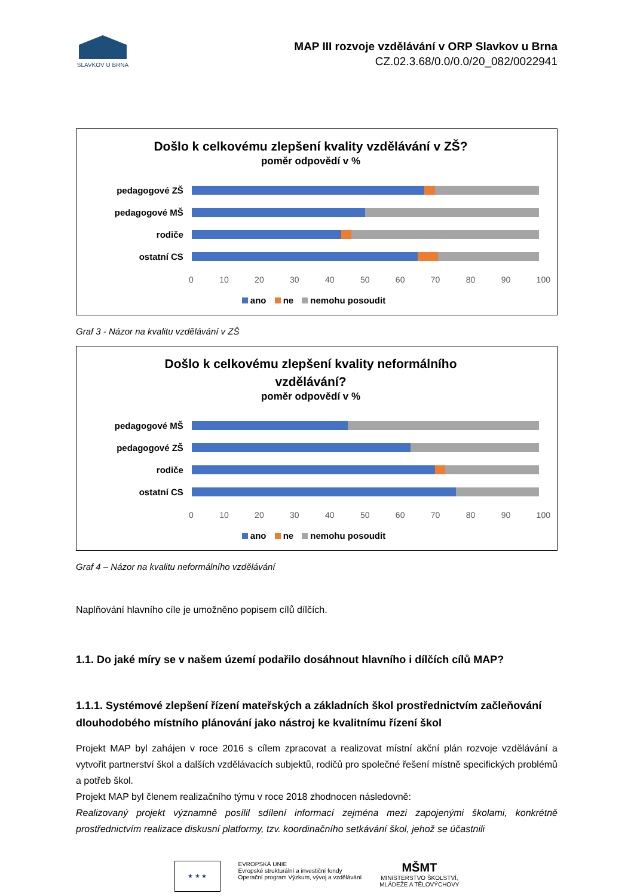SLAVKOV U BRNA
MAP III rozvoje vzdělávání v ORP Slavkov u Brna
CZ.02.3.68/0.0/0.0/20_082/0022941
Došlo k celkovému zlepšení kvality vzdělávání v ZŠ?
poměr odpovědí v %
pedagogové ZŠ
pedagogové MŠ
rodiče
ostatní CS
0 10 20 30 40 50 60 70 80 90 100
ano ne nemohu posoudit
Graf 3 - Názor na kvalitu vzdělávání v ZŠ
Došlo k celkovému zlepšení kvality neformálního
vzdělávání?
poměr odpovědí v %
pedagogové MŠ
pedagogové ZŠ
rodiče
ostatní CS
0 10 20 30 40 50 60 70 80 90 100
ano ne nemohu posoudit
Graf 4 – Názor na kvalitu neformálního vzdělávání
Naplňování hlavního cíle je umožněno popisem cílů dílčích.
1.1. Do jaké míry se v našem území podařilo dosáhnout hlavního i dílčích cílů MAP?
1.1.1. Systémové zlepšení řízení mateřských a základních škol prostřednictvím začleňování dlouhodobého místního plánování jako nástroj ke kvalitnímu řízení škol
Projekt MAP byl zahájen v roce 2016 s cílem zpracovat a realizovat místní akční plán rozvoje vzdělávání a vytvořit partnerství škol a dalších vzdělávacích subjektů, rodičů pro společné řešení místně specifických problémů a potřeb škol.
Projekt MAP byl členem realizačního týmu v roce 2018 zhodnocen následovně:
Realizovaný projekt významně posílil sdílení informací zejména mezi zapojenými školami, konkrétně prostřednictvím realizace diskusní platformy, tzv. koordinačního setkávání škol, jehož se účastnili
★ ★ ★
EVROPSKÁ UNIE
Evropské strukturální a investiční fondy
Operační program Výzkum, vývoj a vzdělávání
MŠMT
MINISTERSTVO ŠKOLSTVÍ,
MLÁDEŽE A TĚLOVÝCHOVY